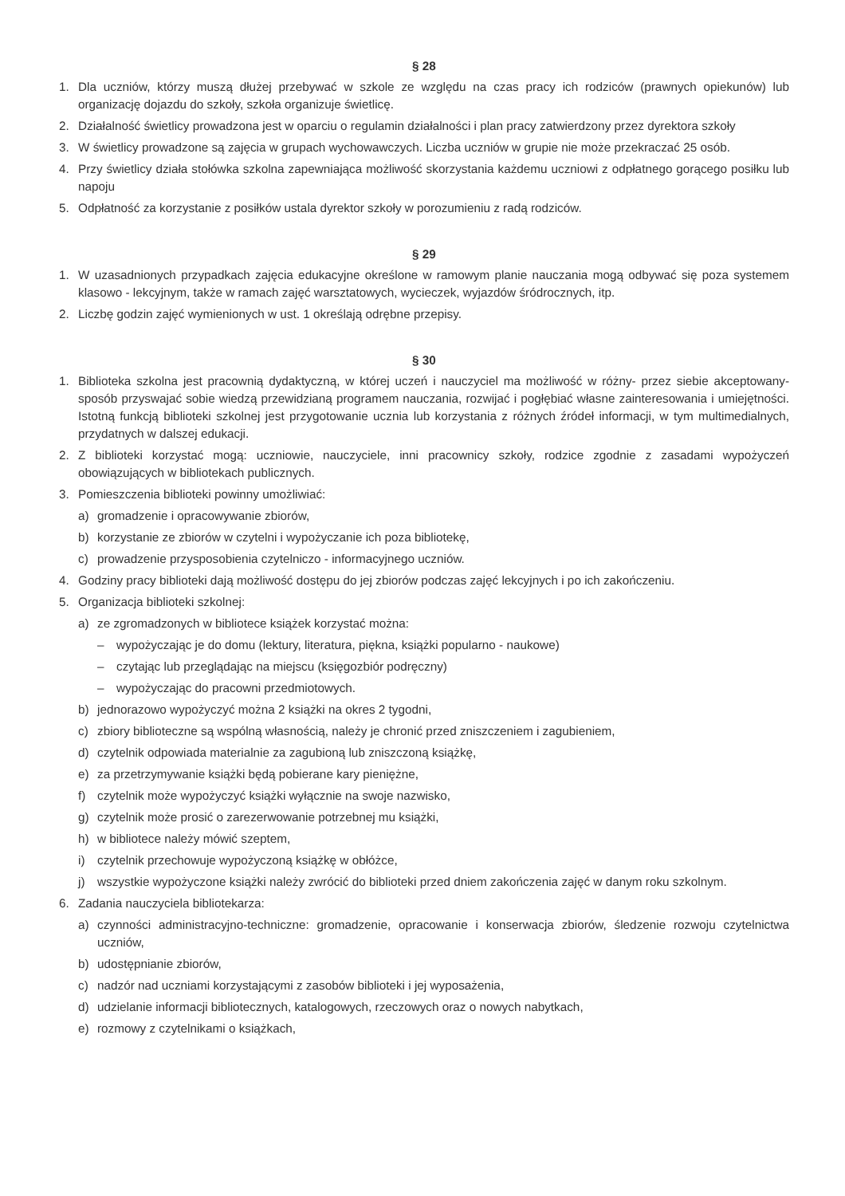§ 28
1. Dla uczniów, którzy muszą dłużej przebywać w szkole ze względu na czas pracy ich rodziców (prawnych opiekunów) lub organizację dojazdu do szkoły, szkoła organizuje świetlicę.
2. Działalność świetlicy prowadzona jest w oparciu o regulamin działalności i plan pracy zatwierdzony przez dyrektora szkoły
3. W świetlicy prowadzone są zajęcia w grupach wychowawczych. Liczba uczniów w grupie nie może przekraczać 25 osób.
4. Przy świetlicy działa stołówka szkolna zapewniająca możliwość skorzystania każdemu uczniowi z odpłatnego gorącego posiłku lub napoju
5. Odpłatność za korzystanie z posiłków ustala dyrektor szkoły w porozumieniu z radą rodziców.
§ 29
1. W uzasadnionych przypadkach zajęcia edukacyjne określone w ramowym planie nauczania mogą odbywać się poza systemem klasowo - lekcyjnym, także w ramach zajęć warsztatowych, wycieczek, wyjazdów śródrocznych, itp.
2. Liczbę godzin zajęć wymienionych w ust. 1 określają odrębne przepisy.
§ 30
1. Biblioteka szkolna jest pracownią dydaktyczną, w której uczeń i nauczyciel ma możliwość w różny- przez siebie akceptowany- sposób przyswajać sobie wiedzą przewidzianą programem nauczania, rozwijać i pogłębiać własne zainteresowania i umiejętności. Istotną funkcją biblioteki szkolnej jest przygotowanie ucznia lub korzystania z różnych źródeł informacji, w tym multimedialnych, przydatnych w dalszej edukacji.
2. Z biblioteki korzystać mogą: uczniowie, nauczyciele, inni pracownicy szkoły, rodzice zgodnie z zasadami wypożyczeń obowiązujących w bibliotekach publicznych.
3. Pomieszczenia biblioteki powinny umożliwiać:
a) gromadzenie i opracowywanie zbiorów,
b) korzystanie ze zbiorów w czytelni i wypożyczanie ich poza bibliotekę,
c) prowadzenie przysposobienia czytelniczo - informacyjnego uczniów.
4. Godziny pracy biblioteki dają możliwość dostępu do jej zbiorów podczas zajęć lekcyjnych i po ich zakończeniu.
5. Organizacja biblioteki szkolnej:
a) ze zgromadzonych w bibliotece książek korzystać można:
– wypożyczając je do domu (lektury, literatura, piękna, książki popularno - naukowe)
– czytając lub przeglądając na miejscu (księgozbiór podręczny)
– wypożyczając do pracowni przedmiotowych.
b) jednorazowo wypożyczyć można 2 książki na okres 2 tygodni,
c) zbiory biblioteczne są wspólną własnością, należy je chronić przed zniszczeniem i zagubieniem,
d) czytelnik odpowiada materialnie za zagubioną lub zniszczoną książkę,
e) za przetrzymywanie książki będą pobierane kary pieniężne,
f) czytelnik może wypożyczyć książki wyłącznie na swoje nazwisko,
g) czytelnik może prosić o zarezerwowanie potrzebnej mu książki,
h) w bibliotece należy mówić szeptem,
i) czytelnik przechowuje wypożyczoną książkę w obłóżce,
j) wszystkie wypożyczone książki należy zwrócić do biblioteki przed dniem zakończenia zajęć w danym roku szkolnym.
6. Zadania nauczyciela bibliotekarza:
a) czynności administracyjno-techniczne: gromadzenie, opracowanie i konserwacja zbiorów, śledzenie rozwoju czytelnictwa uczniów,
b) udostępnianie zbiorów,
c) nadzór nad uczniami korzystającymi z zasobów biblioteki i jej wyposażenia,
d) udzielanie informacji bibliotecznych, katalogowych, rzeczowych oraz o nowych nabytkach,
e) rozmowy z czytelnikami o książkach,